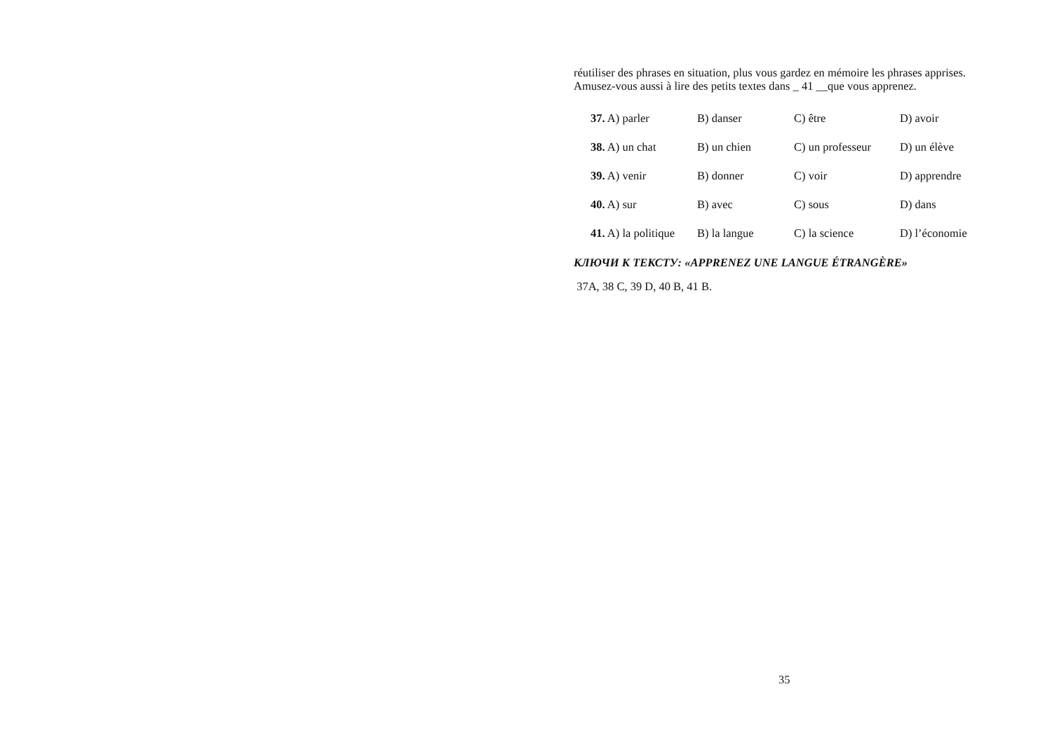réutiliser des phrases en situation, plus vous gardez en mémoire les phrases apprises.
Amusez-vous aussi à lire des petits textes dans _ 41 __que vous apprenez.
| 37. A) parler | B) danser | C) être | D) avoir |
| 38. A) un chat | B) un chien | C) un professeur | D) un élève |
| 39. A) venir | B) donner | C) voir | D) apprendre |
| 40. A) sur | B) avec | C) sous | D) dans |
| 41. A) la politique | B) la langue | C) la science | D) l’économie |
КЛЮЧИ К ТЕКСТУ: «APPRENEZ UNE LANGUE ÉTRANGÈRE»
37A, 38 C, 39 D, 40 B, 41 B.
35